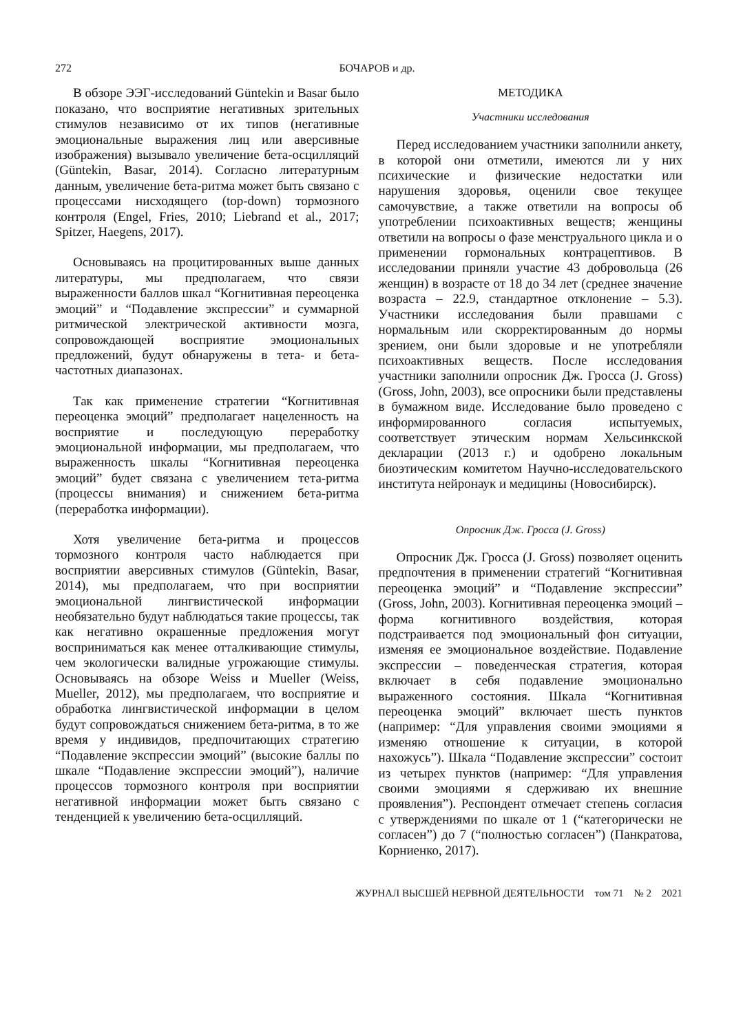272 БОЧАРОВ и др.
В обзоре ЭЭГ-исследований Güntekin и Basar было показано, что восприятие негативных зрительных стимулов независимо от их типов (негативные эмоциональные выражения лиц или аверсивные изображения) вызывало увеличение бета-осцилляций (Güntekin, Basar, 2014). Согласно литературным данным, увеличение бета-ритма может быть связано с процессами нисходящего (top-down) тормозного контроля (Engel, Fries, 2010; Liebrand et al., 2017; Spitzer, Haegens, 2017).
Основываясь на процитированных выше данных литературы, мы предполагаем, что связи выраженности баллов шкал “Когнитивная переоценка эмоций” и “Подавление экспрессии” и суммарной ритмической электрической активности мозга, сопровождающей восприятие эмоциональных предложений, будут обнаружены в тета- и бета-частотных диапазонах.
Так как применение стратегии “Когнитивная переоценка эмоций” предполагает нацеленность на восприятие и последующую переработку эмоциональной информации, мы предполагаем, что выраженность шкалы “Когнитивная переоценка эмоций” будет связана с увеличением тета-ритма (процессы внимания) и снижением бета-ритма (переработка информации).
Хотя увеличение бета-ритма и процессов тормозного контроля часто наблюдается при восприятии аверсивных стимулов (Güntekin, Basar, 2014), мы предполагаем, что при восприятии эмоциональной лингвистической информации необязательно будут наблюдаться такие процессы, так как негативно окрашенные предложения могут восприниматься как менее отталкивающие стимулы, чем экологически валидные угрожающие стимулы. Основываясь на обзоре Weiss и Mueller (Weiss, Mueller, 2012), мы предполагаем, что восприятие и обработка лингвистической информации в целом будут сопровождаться снижением бета-ритма, в то же время у индивидов, предпочитающих стратегию “Подавление экспрессии эмоций” (высокие баллы по шкале “Подавление экспрессии эмоций”), наличие процессов тормозного контроля при восприятии негативной информации может быть связано с тенденцией к увеличению бета-осцилляций.
МЕТОДИКА
Участники исследования
Перед исследованием участники заполнили анкету, в которой они отметили, имеются ли у них психические и физические недостатки или нарушения здоровья, оценили свое текущее самочувствие, а также ответили на вопросы об употреблении психоактивных веществ; женщины ответили на вопросы о фазе менструального цикла и о применении гормональных контрацептивов. В исследовании приняли участие 43 добровольца (26 женщин) в возрасте от 18 до 34 лет (среднее значение возраста – 22.9, стандартное отклонение – 5.3). Участники исследования были правшами с нормальным или скорректированным до нормы зрением, они были здоровые и не употребляли психоактивных веществ. После исследования участники заполнили опросник Дж. Гросса (J. Gross) (Gross, John, 2003), все опросники были представлены в бумажном виде. Исследование было проведено с информированного согласия испытуемых, соответствует этическим нормам Хельсинкской декларации (2013 г.) и одобрено локальным биоэтическим комитетом Научно-исследовательского института нейронаук и медицины (Новосибирск).
Опросник Дж. Гросса (J. Gross)
Опросник Дж. Гросса (J. Gross) позволяет оценить предпочтения в применении стратегий “Когнитивная переоценка эмоций” и “Подавление экспрессии” (Gross, John, 2003). Когнитивная переоценка эмоций – форма когнитивного воздействия, которая подстраивается под эмоциональный фон ситуации, изменяя ее эмоциональное воздействие. Подавление экспрессии – поведенческая стратегия, которая включает в себя подавление эмоционально выраженного состояния. Шкала “Когнитивная переоценка эмоций” включает шесть пунктов (например: “Для управления своими эмоциями я изменяю отношение к ситуации, в которой нахожусь”). Шкала “Подавление экспрессии” состоит из четырех пунктов (например: “Для управления своими эмоциями я сдерживаю их внешние проявления”). Респондент отмечает степень согласия с утверждениями по шкале от 1 (“категорически не согласен”) до 7 (“полностью согласен”) (Панкратова, Корниенко, 2017).
ЖУРНАЛ ВЫСШЕЙ НЕРВНОЙ ДЕЯТЕЛЬНОСТИ том 71 № 2 2021